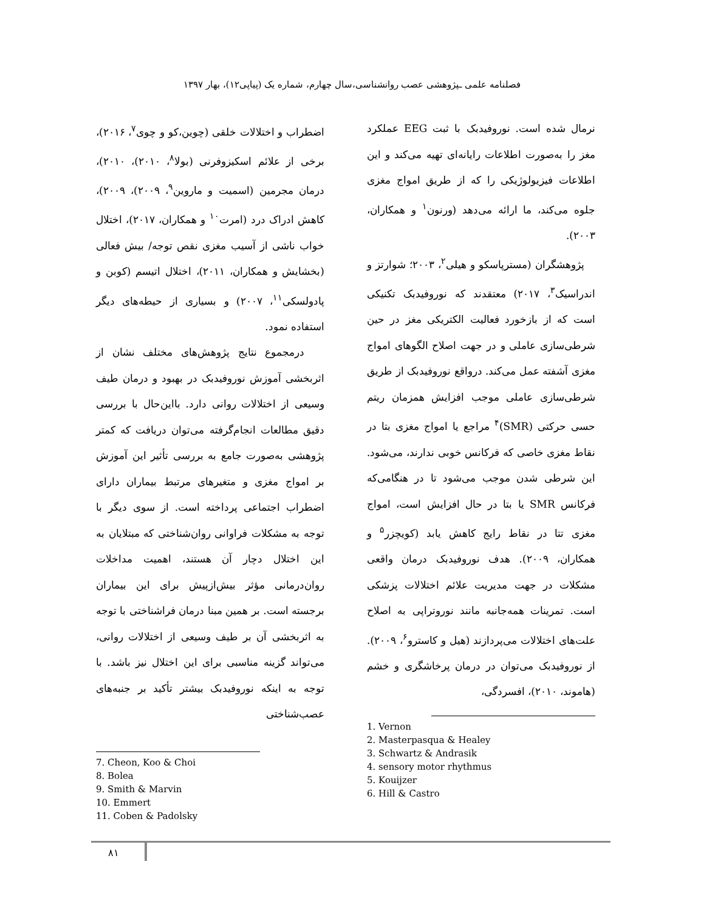فصلنامه علمی ـپژوهشی عصب روانشناسی،سال چهارم، شماره یک (پیاپی۱۲)، بهار ۱۳۹۷
نرمال شده است. نوروفیدبک با ثبت EEG عملکرد مغز را به‌صورت اطلاعات رایانه‌ای تهیه می‌کند و این اطلاعات فیزیولوژیکی را که از طریق امواج مغزی جلوه می‌کند، ما ارائه می‌دهد (ورنون<sup>۱</sup> و همکاران، ۲۰۰۳).
پژوهشگران (مسترپاسکو و هیلی<sup>۲</sup>، ۲۰۰۳؛ شوارتز و اندراسیک<sup>۳</sup>، ۲۰۱۷) معتقدند که نوروفیدبک تکنیکی است که از بازخورد فعالیت الکتریکی مغز در حین شرطی‌سازی عاملی و در جهت اصلاح الگوهای امواج مغزی آشفته عمل می‌کند. درواقع نوروفیدبک از طریق شرطی‌سازی عاملی موجب افزایش همزمان ریتم حسی حرکتی (SMR)<sup>۴</sup> مراجع یا امواج مغزی بتا در نقاط مغزی خاصی که فرکانس خوبی ندارند، می‌شود. این شرطی شدن موجب می‌شود تا در هنگامی‌که فرکانس SMR یا بتا در حال افزایش است، امواج مغزی تتا در نقاط رایج کاهش یابد (کویچزر<sup>۵</sup> و همکاران، ۲۰۰۹). هدف نوروفیدبک درمان واقعی مشکلات در جهت مدیریت علائم اختلالات پزشکی است. تمرینات همه‌جانبه مانند نوروتراپی به اصلاح علت‌های اختلالات می‌پردازند (هیل و کاسترو<sup>۶</sup>، ۲۰۰۹). از نوروفیدبک می‌توان در درمان پرخاشگری و خشم (هاموند، ۲۰۱۰)، افسردگی،
1. Vernon
2. Masterpasqua & Healey
3. Schwartz & Andrasik
4. sensory motor rhythmus
5. Kouijzer
6. Hill & Castro
اضطراب و اختلالات خلقی (چوین،کو و چوی<sup>۷</sup>، ۲۰۱۶)، برخی از علائم اسکیزوفرنی (بولا<sup>۸</sup>، ۲۰۱۰)، ۲۰۱۰)، درمان مجرمین (اسمیت و ماروین<sup>۹</sup>، ۲۰۰۹)، ۲۰۰۹)، کاهش ادراک درد (امرت<sup>۱۰</sup> و همکاران، ۲۰۱۷)، اختلال خواب ناشی از آسیب مغزی نقص توجه/ بیش فعالی (بخشایش و همکاران، ۲۰۱۱)، اختلال اتیسم (کوبن و پادولسکی<sup>۱۱</sup>، ۲۰۰۷) و بسیاری از حیطه‌های دیگر استفاده نمود.
درمجموع نتایج پژوهش‌های مختلف نشان از اثربخشی آموزش نوروفیدبک در بهبود و درمان طیف وسیعی از اختلالات روانی دارد. بااین‌حال با بررسی دقیق مطالعات انجام‌گرفته می‌توان دریافت که کمتر پژوهشی به‌صورت جامع به بررسی تأثیر این آموزش بر امواج مغزی و متغیرهای مرتبط بیماران دارای اضطراب اجتماعی پرداخته است. از سوی دیگر با توجه به مشکلات فراوانی روان‌شناختی که مبتلایان به این اختلال دچار آن هستند، اهمیت مداخلات روان‌درمانی مؤثر بیش‌ازپیش برای این بیماران برجسته است. بر همین مبنا درمان فراشناختی با توجه به اثربخشی آن بر طیف وسیعی از اختلالات روانی، می‌تواند گزینه مناسبی برای این اختلال نیز باشد. با توجه به اینکه نوروفیدبک بیشتر تأکید بر جنبه‌های عصب‌شناختی
7. Cheon, Koo & Choi
8. Bolea
9. Smith & Marvin
10. Emmert
11. Coben & Padolsky
۸۱